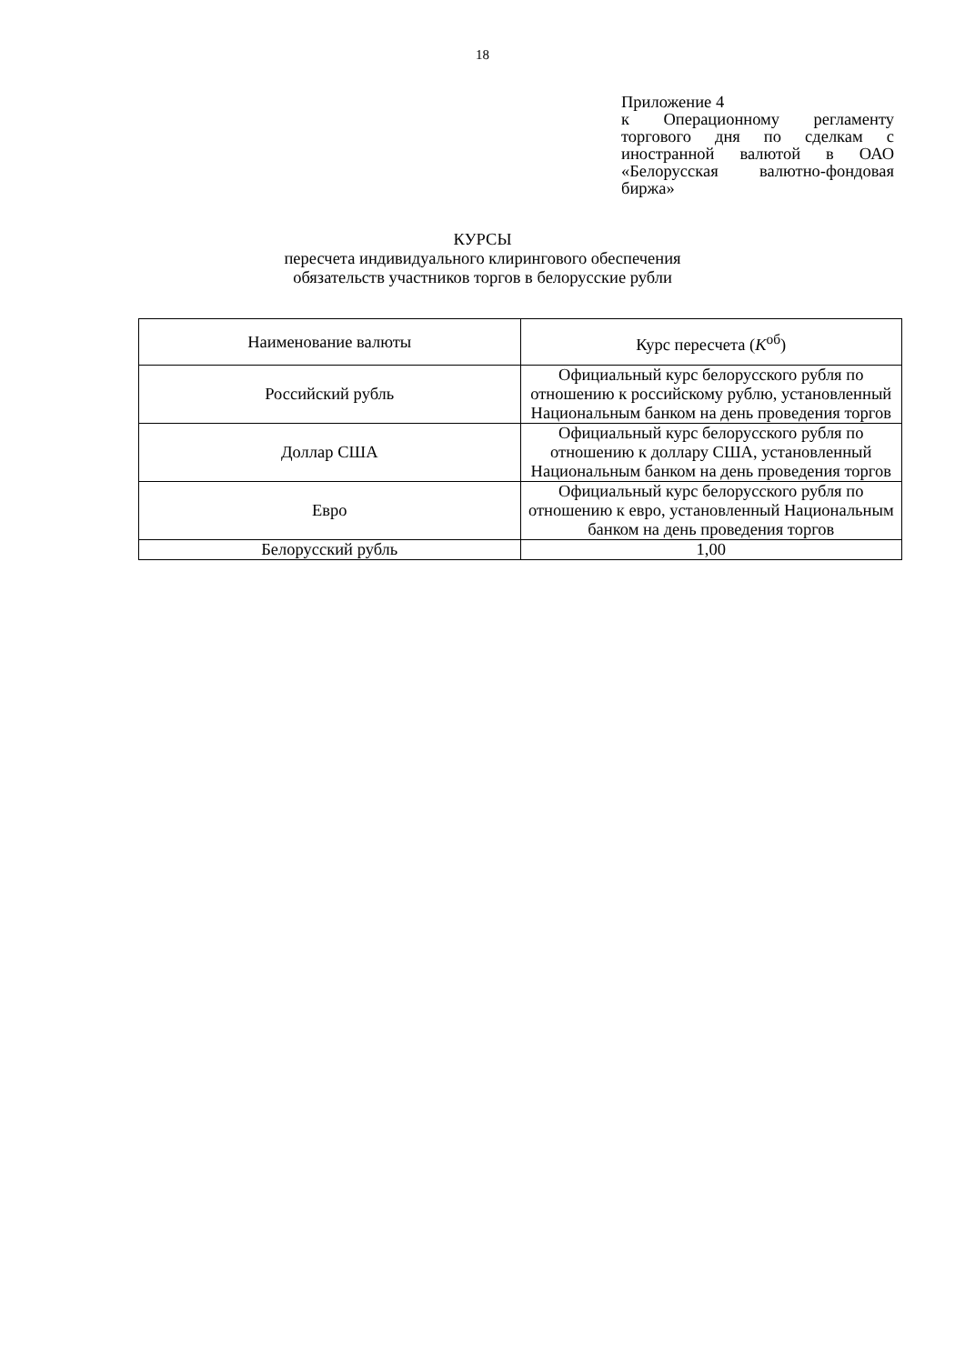18
Приложение 4
к Операционному регламенту торгового дня по сделкам с иностранной валютой в ОАО «Белорусская валютно-фондовая биржа»
КУРСЫ
пересчета индивидуального клирингового обеспечения
обязательств участников торгов в белорусские рубли
| Наименование валюты | Курс пересчета ( K<sup>об</sup>) |
| --- | --- |
| Российский рубль | Официальный курс белорусского рубля по отношению к российскому рублю, установленный Национальным банком на день проведения торгов |
| Доллар США | Официальный курс белорусского рубля по отношению к доллару США, установленный Национальным банком на день проведения торгов |
| Евро | Официальный курс белорусского рубля по отношению к евро, установленный Национальным банком на день проведения торгов |
| Белорусский рубль | 1,00 |